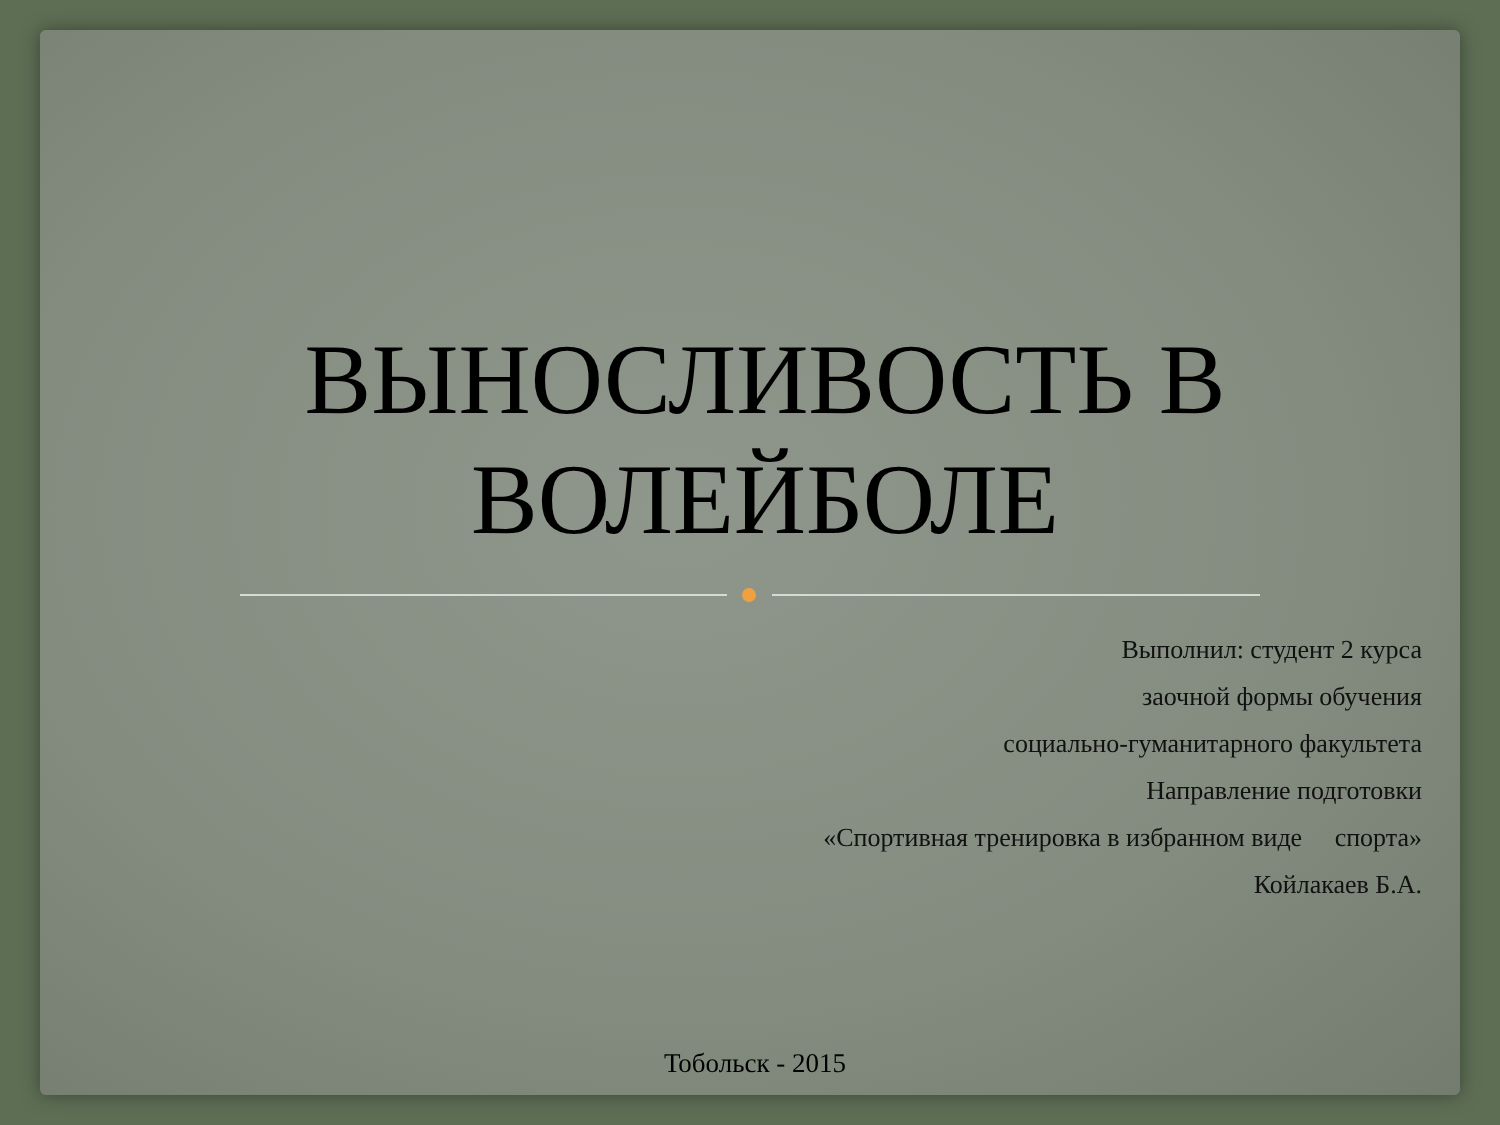ВЫНОСЛИВОСТЬ В
ВОЛЕЙБОЛЕ
Выполнил: студент 2 курса
заочной формы обучения
социально-гуманитарного факультета
Направление подготовки
«Спортивная тренировка в избранном виде спорта»
Койлакаев Б.А.
Тобольск - 2015